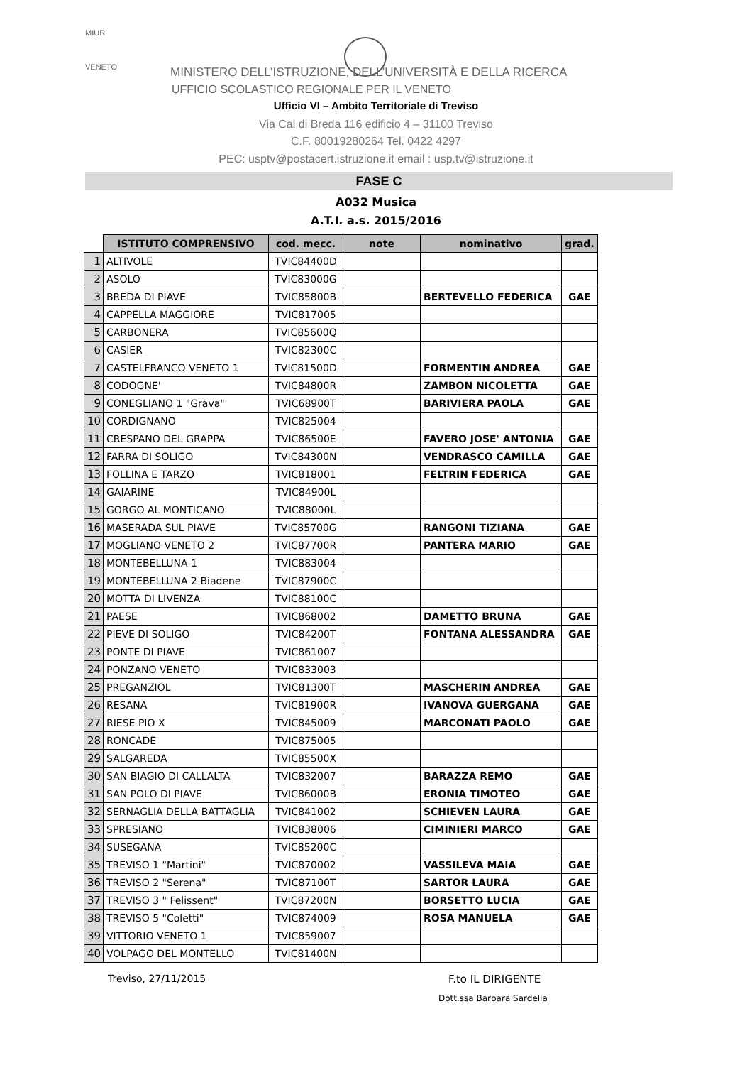MIUR
VENETO
MINISTERO DELL’ISTRUZIONE, DELL’UNIVERSITÀ E DELLA RICERCA
UFFICIO SCOLASTICO REGIONALE PER IL VENETO
Ufficio VI – Ambito Territoriale di Treviso
Via Cal di Breda 116 edificio 4 – 31100 Treviso
C.F. 80019280264 Tel. 0422 4297
PEC: usptv@postacert.istruzione.it email : usp.tv@istruzione.it
FASE C
A032 Musica
A.T.I. a.s. 2015/2016
| | ISTITUTO COMPRENSIVO | cod. mecc. | note | nominativo | grad. |
| --- | --- | --- | --- | --- | --- |
| 1 | ALTIVOLE | TVIC84400D | | | |
| 2 | ASOLO | TVIC83000G | | | |
| 3 | BREDA DI PIAVE | TVIC85800B | | BERTEVELLO FEDERICA | GAE |
| 4 | CAPPELLA MAGGIORE | TVIC817005 | | | |
| 5 | CARBONERA | TVIC85600Q | | | |
| 6 | CASIER | TVIC82300C | | | |
| 7 | CASTELFRANCO VENETO 1 | TVIC81500D | | FORMENTIN ANDREA | GAE |
| 8 | CODOGNE' | TVIC84800R | | ZAMBON NICOLETTA | GAE |
| 9 | CONEGLIANO 1 "Grava" | TVIC68900T | | BARIVIERA PAOLA | GAE |
| 10 | CORDIGNANO | TVIC825004 | | | |
| 11 | CRESPANO DEL GRAPPA | TVIC86500E | | FAVERO JOSE' ANTONIA | GAE |
| 12 | FARRA DI SOLIGO | TVIC84300N | | VENDRASCO CAMILLA | GAE |
| 13 | FOLLINA E TARZO | TVIC818001 | | FELTRIN FEDERICA | GAE |
| 14 | GAIARINE | TVIC84900L | | | |
| 15 | GORGO AL MONTICANO | TVIC88000L | | | |
| 16 | MASERADA SUL PIAVE | TVIC85700G | | RANGONI TIZIANA | GAE |
| 17 | MOGLIANO VENETO 2 | TVIC87700R | | PANTERA MARIO | GAE |
| 18 | MONTEBELLUNA 1 | TVIC883004 | | | |
| 19 | MONTEBELLUNA 2 Biadene | TVIC87900C | | | |
| 20 | MOTTA DI LIVENZA | TVIC88100C | | | |
| 21 | PAESE | TVIC868002 | | DAMETTO BRUNA | GAE |
| 22 | PIEVE DI SOLIGO | TVIC84200T | | FONTANA ALESSANDRA | GAE |
| 23 | PONTE DI PIAVE | TVIC861007 | | | |
| 24 | PONZANO VENETO | TVIC833003 | | | |
| 25 | PREGANZIOL | TVIC81300T | | MASCHERIN ANDREA | GAE |
| 26 | RESANA | TVIC81900R | | IVANOVA GUERGANA | GAE |
| 27 | RIESE PIO X | TVIC845009 | | MARCONATI PAOLO | GAE |
| 28 | RONCADE | TVIC875005 | | | |
| 29 | SALGAREDA | TVIC85500X | | | |
| 30 | SAN BIAGIO DI CALLALTA | TVIC832007 | | BARAZZA REMO | GAE |
| 31 | SAN POLO DI PIAVE | TVIC86000B | | ERONIA TIMOTEO | GAE |
| 32 | SERNAGLIA DELLA BATTAGLIA | TVIC841002 | | SCHIEVEN LAURA | GAE |
| 33 | SPRESIANO | TVIC838006 | | CIMINIERI MARCO | GAE |
| 34 | SUSEGANA | TVIC85200C | | | |
| 35 | TREVISO 1 "Martini" | TVIC870002 | | VASSILEVA MAIA | GAE |
| 36 | TREVISO 2 "Serena" | TVIC87100T | | SARTOR LAURA | GAE |
| 37 | TREVISO 3 " Felissent" | TVIC87200N | | BORSETTO LUCIA | GAE |
| 38 | TREVISO 5 "Coletti" | TVIC874009 | | ROSA MANUELA | GAE |
| 39 | VITTORIO VENETO 1 | TVIC859007 | | | |
| 40 | VOLPAGO DEL MONTELLO | TVIC81400N | | | |
Treviso, 27/11/2015 F.to IL DIRIGENTE
Dott.ssa Barbara Sardella